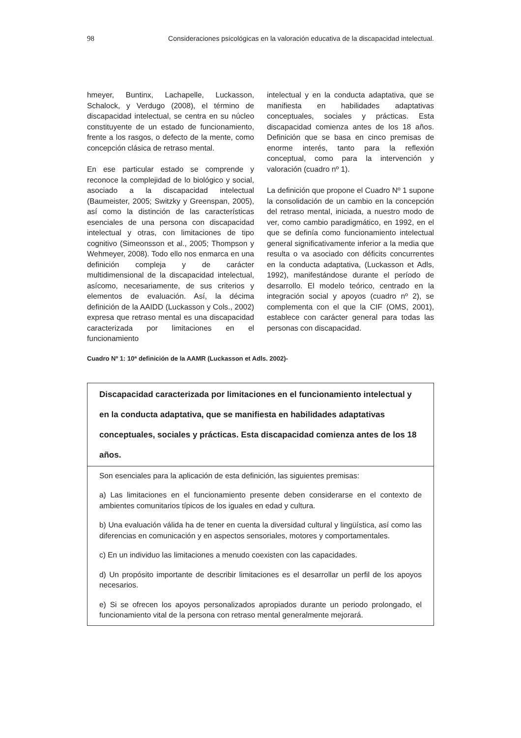98 Consideraciones psicológicas en la valoración educativa de la discapacidad intelectual.
hmeyer, Buntinx, Lachapelle, Luckasson, Schalock, y Verdugo (2008), el término de discapacidad intelectual, se centra en su núcleo constituyente de un estado de funcionamiento, frente a los rasgos, o defecto de la mente, como concepción clásica de retraso mental.
En ese particular estado se comprende y reconoce la complejidad de lo biológico y social, asociado a la discapacidad intelectual (Baumeister, 2005; Switzky y Greenspan, 2005), así como la distinción de las características esenciales de una persona con discapacidad intelectual y otras, con limitaciones de tipo cognitivo (Simeonsson et al., 2005; Thompson y Wehmeyer, 2008). Todo ello nos enmarca en una definición compleja y de carácter multidimensional de la discapacidad intelectual, asícomo, necesariamente, de sus criterios y elementos de evaluación. Así, la décima definición de la AAIDD (Luckasson y Cols., 2002) expresa que retraso mental es una discapacidad caracterizada por limitaciones en el funcionamiento
intelectual y en la conducta adaptativa, que se manifiesta en habilidades adaptativas conceptuales, sociales y prácticas. Esta discapacidad comienza antes de los 18 años. Definición que se basa en cinco premisas de enorme interés, tanto para la reflexión conceptual, como para la intervención y valoración (cuadro nº 1).
La definición que propone el Cuadro Nº 1 supone la consolidación de un cambio en la concepción del retraso mental, iniciada, a nuestro modo de ver, como cambio paradigmático, en 1992, en el que se definía como funcionamiento intelectual general significativamente inferior a la media que resulta o va asociado con déficits concurrentes en la conducta adaptativa, (Luckasson et Adls, 1992), manifestándose durante el período de desarrollo. El modelo teórico, centrado en la integración social y apoyos (cuadro nº 2), se complementa con el que la CIF (OMS, 2001), establece con carácter general para todas las personas con discapacidad.
Cuadro Nº 1: 10ª definición de la AAMR (Luckasson et Adls. 2002)-
Discapacidad caracterizada por limitaciones en el funcionamiento intelectual y en la conducta adaptativa, que se manifiesta en habilidades adaptativas conceptuales, sociales y prácticas. Esta discapacidad comienza antes de los 18 años.
Son esenciales para la aplicación de esta definición, las siguientes premisas:
a) Las limitaciones en el funcionamiento presente deben considerarse en el contexto de ambientes comunitarios típicos de los iguales en edad y cultura.
b) Una evaluación válida ha de tener en cuenta la diversidad cultural y lingüística, así como las diferencias en comunicación y en aspectos sensoriales, motores y comportamentales.
c) En un individuo las limitaciones a menudo coexisten con las capacidades.
d) Un propósito importante de describir limitaciones es el desarrollar un perfil de los apoyos necesarios.
e) Si se ofrecen los apoyos personalizados apropiados durante un periodo prolongado, el funcionamiento vital de la persona con retraso mental generalmente mejorará.